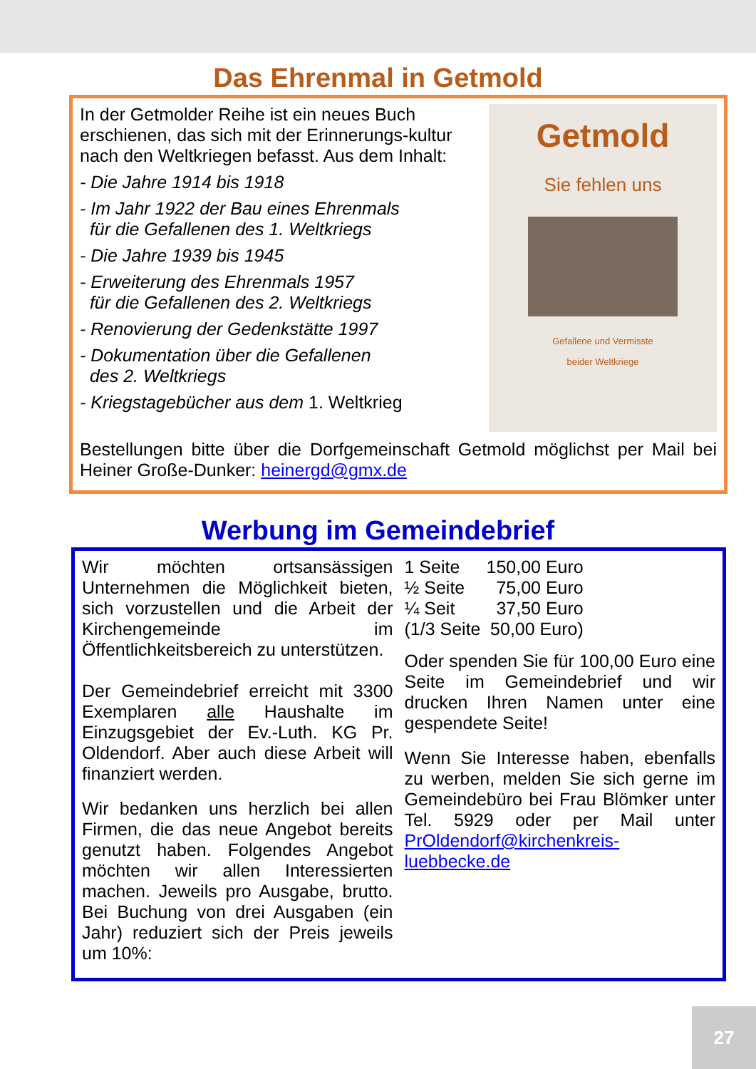Das Ehrenmal in Getmold
Getmold
Sie fehlen uns
Gefallene und Vermisste
beider Weltkriege
In der Getmolder Reihe ist ein neues Buch erschienen, das sich mit der Erinnerungs-kultur nach den Weltkriegen befasst. Aus dem Inhalt:
- Die Jahre 1914 bis 1918
- Im Jahr 1922 der Bau eines Ehrenmals
für die Gefallenen des 1. Weltkriegs
- Die Jahre 1939 bis 1945
- Erweiterung des Ehrenmals 1957
für die Gefallenen des 2. Weltkriegs
- Renovierung der Gedenkstätte 1997
- Dokumentation über die Gefallenen
des 2. Weltkriegs
- Kriegstagebücher aus dem 1. Weltkrieg
Bestellungen bitte über die Dorfgemeinschaft Getmold möglichst per Mail bei Heiner Große-Dunker: heinergd@gmx.de
Werbung im Gemeindebrief
Wir möchten ortsansässigen Unternehmen die Möglichkeit bieten, sich vorzustellen und die Arbeit der Kirchengemeinde im Öffentlichkeitsbereich zu unterstützen.
Der Gemeindebrief erreicht mit 3300 Exemplaren alle Haushalte im Einzugsgebiet der Ev.-Luth. KG Pr. Oldendorf. Aber auch diese Arbeit will finanziert werden.
Wir bedanken uns herzlich bei allen Firmen, die das neue Angebot bereits genutzt haben. Folgendes Angebot möchten wir allen Interessierten machen. Jeweils pro Ausgabe, brutto. Bei Buchung von drei Ausgaben (ein Jahr) reduziert sich der Preis jeweils um 10%:
| 1 Seite | 150,00 Euro |
| ½ Seite | 75,00 Euro |
| ¼ Seit | 37,50 Euro |
| (1/3 Seite | 50,00 Euro) |
Oder spenden Sie für 100,00 Euro eine Seite im Gemeindebrief und wir drucken Ihren Namen unter eine gespendete Seite!
Wenn Sie Interesse haben, ebenfalls zu werben, melden Sie sich gerne im Gemeindebüro bei Frau Blömker unter Tel. 5929 oder per Mail unter PrOldendorf@kirchenkreis-luebbecke.de
27